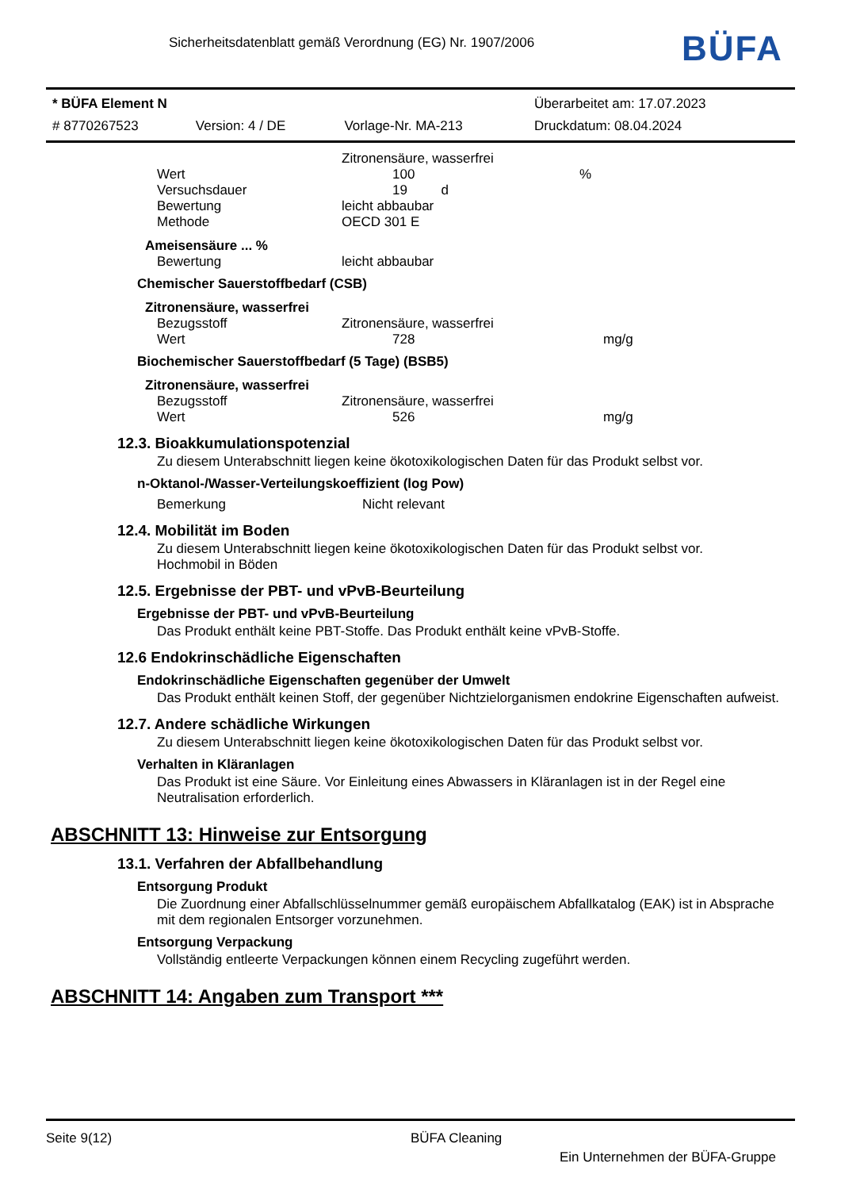Sicherheitsdatenblatt gemäß Verordnung (EG) Nr. 1907/2006
BÜFA
| * BÜFA Element N | | | Überarbeitet am: 17.07.2023 |
| # 8770267523 | Version: 4 / DE | Vorlage-Nr. MA-213 | Druckdatum: 08.04.2024 |
| | Zitronensäure, wasserfrei | |
| Wert | 100 | % |
| Versuchsdauer | 19 d | |
| Bewertung | leicht abbaubar | |
| Methode | OECD 301 E | |
Ameisensäure ... %
| Bewertung | leicht abbaubar |
Chemischer Sauerstoffbedarf (CSB)
Zitronensäure, wasserfrei
| Bezugsstoff | Zitronensäure, wasserfrei | |
| Wert | 728 | mg/g |
Biochemischer Sauerstoffbedarf (5 Tage) (BSB5)
Zitronensäure, wasserfrei
| Bezugsstoff | Zitronensäure, wasserfrei | |
| Wert | 526 | mg/g |
12.3. Bioakkumulationspotenzial
Zu diesem Unterabschnitt liegen keine ökotoxikologischen Daten für das Produkt selbst vor.
n-Oktanol-/Wasser-Verteilungskoeffizient (log Pow)
| Bemerkung | Nicht relevant |
12.4. Mobilität im Boden
Zu diesem Unterabschnitt liegen keine ökotoxikologischen Daten für das Produkt selbst vor.
Hochmobil in Böden
12.5. Ergebnisse der PBT- und vPvB-Beurteilung
Ergebnisse der PBT- und vPvB-Beurteilung
Das Produkt enthält keine PBT-Stoffe. Das Produkt enthält keine vPvB-Stoffe.
12.6 Endokrinschädliche Eigenschaften
Endokrinschädliche Eigenschaften gegenüber der Umwelt
Das Produkt enthält keinen Stoff, der gegenüber Nichtzielorganismen endokrine Eigenschaften aufweist.
12.7. Andere schädliche Wirkungen
Zu diesem Unterabschnitt liegen keine ökotoxikologischen Daten für das Produkt selbst vor.
Verhalten in Kläranlagen
Das Produkt ist eine Säure. Vor Einleitung eines Abwassers in Kläranlagen ist in der Regel eine
Neutralisation erforderlich.
ABSCHNITT 13: Hinweise zur Entsorgung
13.1. Verfahren der Abfallbehandlung
Entsorgung Produkt
Die Zuordnung einer Abfallschlüsselnummer gemäß europäischem Abfallkatalog (EAK) ist in Absprache
mit dem regionalen Entsorger vorzunehmen.
Entsorgung Verpackung
Vollständig entleerte Verpackungen können einem Recycling zugeführt werden.
ABSCHNITT 14: Angaben zum Transport ***
Seite 9(12) BÜFA Cleaning
Ein Unternehmen der BÜFA-Gruppe